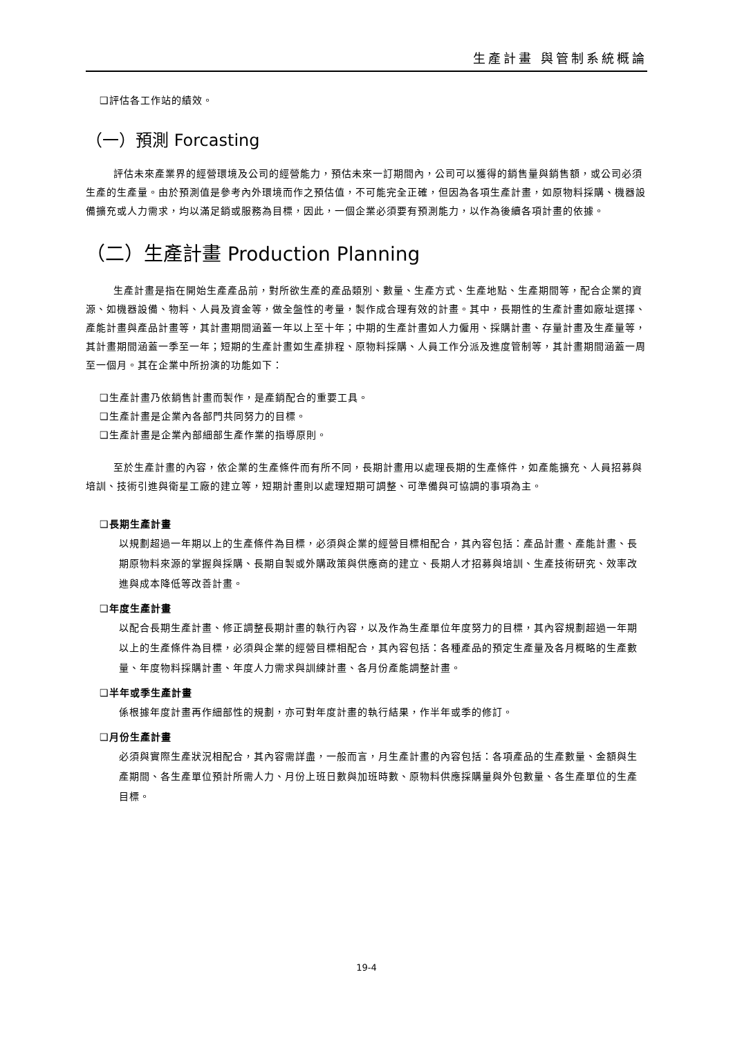生產計畫 與管制系統概論
❑評估各工作站的績效。
（一）預測 Forcasting
評估未來產業界的經營環境及公司的經營能力，預估未來一訂期間內，公司可以獲得的銷售量與銷售額，或公司必須生產的生產量。由於預測值是參考內外環境而作之預估值，不可能完全正確，但因為各項生產計畫，如原物料採購、機器設備擴充或人力需求，均以滿足銷或服務為目標，因此，一個企業必須要有預測能力，以作為後續各項計畫的依據。
（二）生產計畫 Production Planning
生產計畫是指在開始生產產品前，對所欲生產的產品類別、數量、生產方式、生產地點、生產期間等，配合企業的資源、如機器設備、物料、人員及資金等，做全盤性的考量，製作成合理有效的計畫。其中，長期性的生產計畫如廠址選擇、產能計畫與產品計畫等，其計畫期間涵蓋一年以上至十年；中期的生產計畫如人力僱用、採購計畫、存量計畫及生產量等，其計畫期間涵蓋一季至一年；短期的生產計畫如生產排程、原物料採購、人員工作分派及進度管制等，其計畫期間涵蓋一周至一個月。其在企業中所扮演的功能如下：
❑生產計畫乃依銷售計畫而製作，是產銷配合的重要工具。
❑生產計畫是企業內各部門共同努力的目標。
❑生產計畫是企業內部細部生產作業的指導原則。
至於生產計畫的內容，依企業的生產條件而有所不同，長期計畫用以處理長期的生產條件，如產能擴充、人員招募與培訓、技術引進與衛星工廠的建立等，短期計畫則以處理短期可調整、可準備與可協調的事項為主。
❑長期生產計畫
以規劃超過一年期以上的生產條件為目標，必須與企業的經營目標相配合，其內容包括：產品計畫、產能計畫、長期原物料來源的掌握與採購、長期自製或外購政策與供應商的建立、長期人才招募與培訓、生產技術研究、效率改進與成本降低等改善計畫。
❑年度生產計畫
以配合長期生產計畫、修正調整長期計畫的執行內容，以及作為生產單位年度努力的目標，其內容規劃超過一年期以上的生產條件為目標，必須與企業的經營目標相配合，其內容包括：各種產品的預定生產量及各月概略的生產數量、年度物料採購計畫、年度人力需求與訓練計畫、各月份產能調整計畫。
❑半年或季生產計畫
係根據年度計畫再作細部性的規劃，亦可對年度計畫的執行結果，作半年或季的修訂。
❑月份生產計畫
必須與實際生產狀況相配合，其內容需詳盡，一般而言，月生產計畫的內容包括：各項產品的生產數量、金額與生產期間、各生產單位預計所需人力、月份上班日數與加班時數、原物料供應採購量與外包數量、各生產單位的生產目標。
19-4